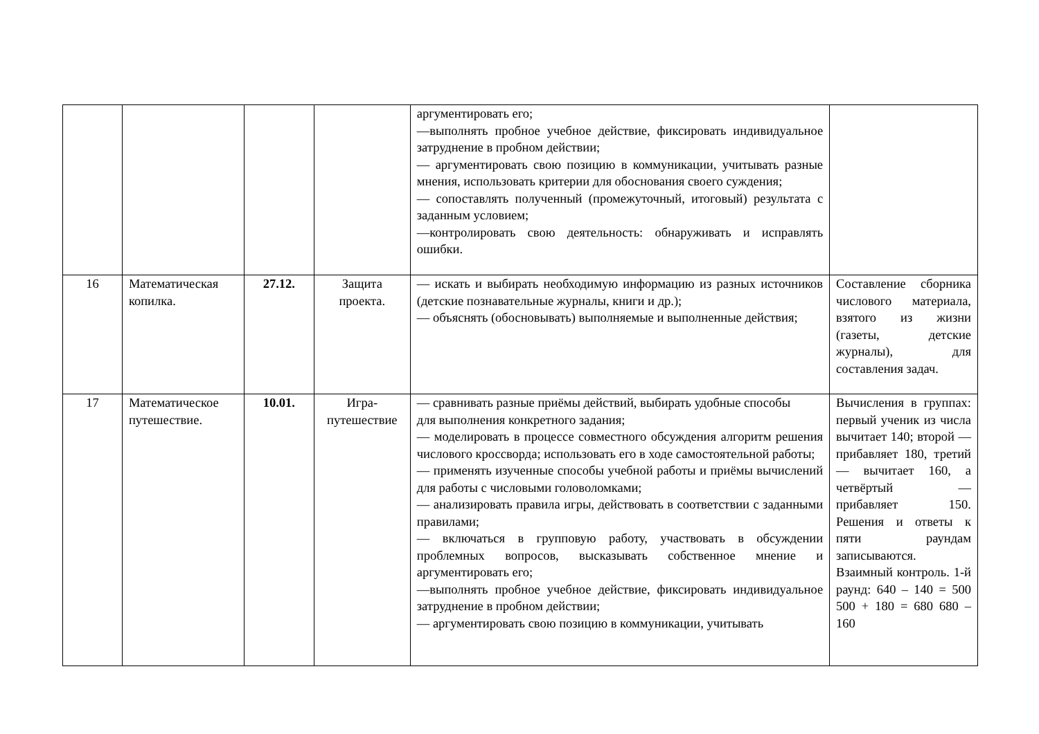| | | | | аргументировать его; —выполнять пробное учебное действие, фиксировать индивидуальное затруднение в пробном действии; — аргументировать свою позицию в коммуникации, учитывать разные мнения, использовать критерии для обоснования своего суждения; — сопоставлять полученный (промежуточный, итоговый) результата с заданным условием; —контролировать свою деятельность: обнаруживать и исправлять ошибки. | |
| 16 | Математическая копилка. | 27.12. | Защита проекта. | — искать и выбирать необходимую информацию из разных источников (детские познавательные журналы, книги и др.); — объяснять (обосновывать) выполняемые и выполненные действия; | Составление сборника числового материала, взятого из жизни (газеты, детские журналы), для составления задач. |
| 17 | Математическое путешествие. | 10.01. | Игра-путешествие | — сравнивать разные приёмы действий, выбирать удобные способы для выполнения конкретного задания; — моделировать в процессе совместного обсуждения алгоритм решения числового кроссворда; использовать его в ходе самостоятельной работы; — применять изученные способы учебной работы и приёмы вычислений для работы с числовыми головоломками; — анализировать правила игры, действовать в соответствии с заданными правилами; — включаться в групповую работу, участвовать в обсуждении проблемных вопросов, высказывать собственное мнение и аргументировать его; —выполнять пробное учебное действие, фиксировать индивидуальное затруднение в пробном действии; — аргументировать свою позицию в коммуникации, учитывать | Вычисления в группах: первый ученик из числа вычитает 140; второй — прибавляет 180, третий — вычитает 160, а четвёртый — прибавляет 150. Решения и ответы к пяти раундам записываются. Взаимный контроль. 1-й раунд: 640 – 140 = 500 500 + 180 = 680 680 – 160 |